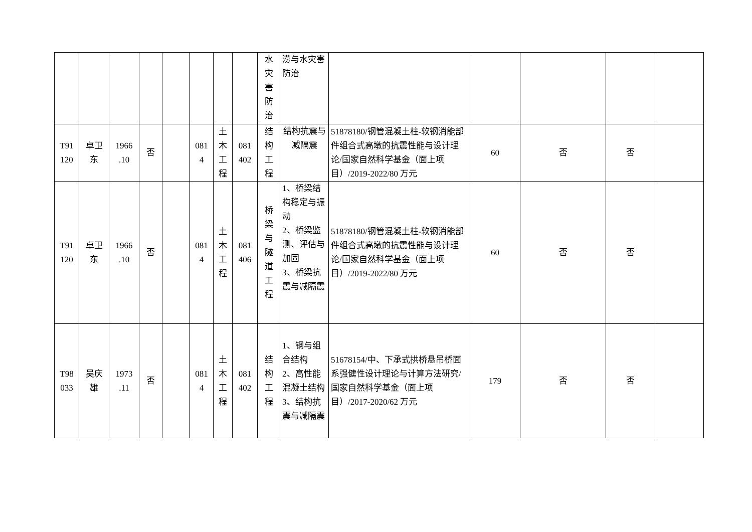| | | | | | | | | 水 灾 害 防 治 | 涝与水灾害防治 | | | | | |
| T91 120 | 卓卫 东 | 1966 .10 | 否 | | 081 4 | 土 木 工 程 | 081 402 | 结 构 工 程 | 结构抗震与减隔震 | 51878180/钢管混凝土柱-软钢消能部件组合式高墩的抗震性能与设计理论/国家自然科学基金（面上项目）/2019-2022/80 万元 | 60 | 否 | 否 | |
| T91 120 | 卓卫 东 | 1966 .10 | 否 | | 081 4 | 土 木 工 程 | 081 406 | 桥 梁 与 隧 道 工 程 | 1、桥梁结构稳定与振动 2、桥梁监测、评估与加固 3、桥梁抗震与减隔震 | 51878180/钢管混凝土柱-软钢消能部件组合式高墩的抗震性能与设计理论/国家自然科学基金（面上项目）/2019-2022/80 万元 | 60 | 否 | 否 | |
| T98 033 | 吴庆 雄 | 1973 .11 | 否 | | 081 4 | 土 木 工 程 | 081 402 | 结 构 工 程 | 1、钢与组合结构 2、高性能混凝土结构 3、结构抗震与减隔震 | 51678154/中、下承式拱桥悬吊桥面系强健性设计理论与计算方法研究/国家自然科学基金（面上项目）/2017-2020/62 万元 | 179 | 否 | 否 | |